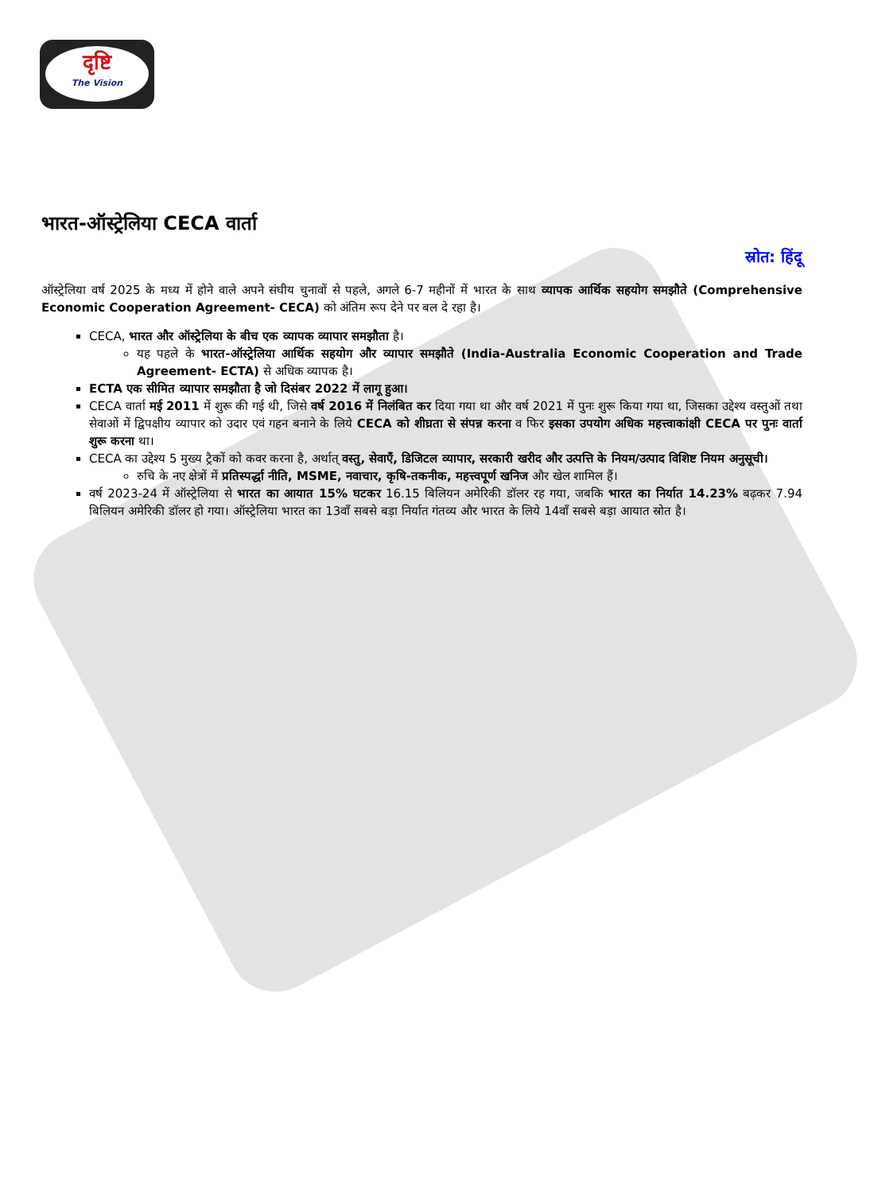दृष्टि
The Vision
भारत-ऑस्ट्रेलिया CECA वार्ता
स्रोत: हिंदू
ऑस्ट्रेलिया वर्ष 2025 के मध्य में होने वाले अपने संघीय चुनावों से पहले, अगले 6-7 महीनों में भारत के साथ व्यापक आर्थिक सहयोग समझौते (Comprehensive Economic Cooperation Agreement- CECA) को अंतिम रूप देने पर बल दे रहा है।
CECA, भारत और ऑस्ट्रेलिया के बीच एक व्यापक व्यापार समझौता है।
यह पहले के भारत-ऑस्ट्रेलिया आर्थिक सहयोग और व्यापार समझौते (India-Australia Economic Cooperation and Trade Agreement- ECTA) से अधिक व्यापक है।
ECTA एक सीमित व्यापार समझौता है जो दिसंबर 2022 में लागू हुआ।
CECA वार्ता मई 2011 में शुरू की गई थी, जिसे वर्ष 2016 में निलंबित कर दिया गया था और वर्ष 2021 में पुनः शुरू किया गया था, जिसका उद्देश्य वस्तुओं तथा सेवाओं में द्विपक्षीय व्यापार को उदार एवं गहन बनाने के लिये CECA को शीघ्रता से संपन्न करना व फिर इसका उपयोग अधिक महत्त्वाकांक्षी CECA पर पुनः वार्ता शुरू करना था।
CECA का उद्देश्य 5 मुख्य ट्रैकों को कवर करना है, अर्थात् वस्तु, सेवाएँ, डिजिटल व्यापार, सरकारी खरीद और उत्पत्ति के नियम/उत्पाद विशिष्ट नियम अनुसूची।
रुचि के नए क्षेत्रों में प्रतिस्पर्द्धा नीति, MSME, नवाचार, कृषि-तकनीक, महत्त्वपूर्ण खनिज और खेल शामिल हैं।
वर्ष 2023-24 में ऑस्ट्रेलिया से भारत का आयात 15% घटकर 16.15 बिलियन अमेरिकी डॉलर रह गया, जबकि भारत का निर्यात 14.23% बढ़कर 7.94 बिलियन अमेरिकी डॉलर हो गया। ऑस्ट्रेलिया भारत का 13वाँ सबसे बड़ा निर्यात गंतव्य और भारत के लिये 14वाँ सबसे बड़ा आयात स्रोत है।